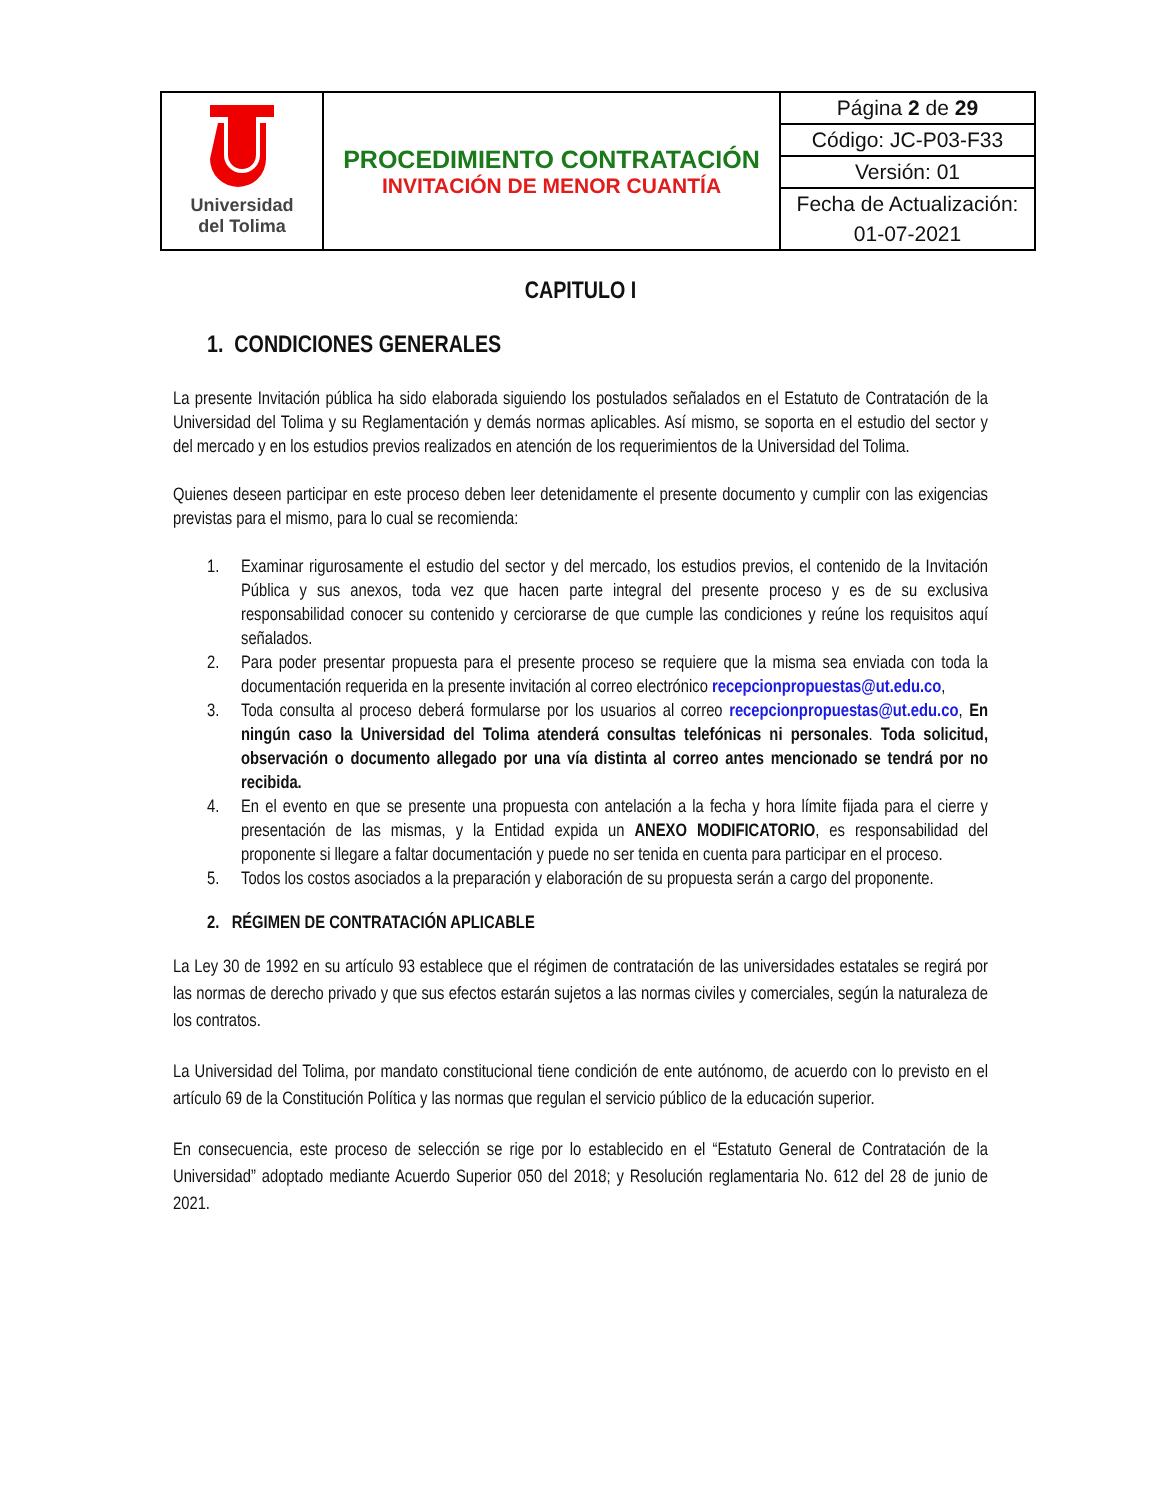| Universidad del Tolima | PROCEDIMIENTO CONTRATACIÓN INVITACIÓN DE MENOR CUANTÍA | Página 2 de 29 |
| | | Código: JC-P03-F33 |
| | | Versión: 01 |
| | | Fecha de Actualización: 01-07-2021 |
CAPITULO I
1. CONDICIONES GENERALES
La presente Invitación pública ha sido elaborada siguiendo los postulados señalados en el Estatuto de Contratación de la Universidad del Tolima y su Reglamentación y demás normas aplicables. Así mismo, se soporta en el estudio del sector y del mercado y en los estudios previos realizados en atención de los requerimientos de la Universidad del Tolima.
Quienes deseen participar en este proceso deben leer detenidamente el presente documento y cumplir con las exigencias previstas para el mismo, para lo cual se recomienda:
1. Examinar rigurosamente el estudio del sector y del mercado, los estudios previos, el contenido de la Invitación Pública y sus anexos, toda vez que hacen parte integral del presente proceso y es de su exclusiva responsabilidad conocer su contenido y cerciorarse de que cumple las condiciones y reúne los requisitos aquí señalados.
2. Para poder presentar propuesta para el presente proceso se requiere que la misma sea enviada con toda la documentación requerida en la presente invitación al correo electrónico recepcionpropuestas@ut.edu.co,
3. Toda consulta al proceso deberá formularse por los usuarios al correo recepcionpropuestas@ut.edu.co, En ningún caso la Universidad del Tolima atenderá consultas telefónicas ni personales. Toda solicitud, observación o documento allegado por una vía distinta al correo antes mencionado se tendrá por no recibida.
4. En el evento en que se presente una propuesta con antelación a la fecha y hora límite fijada para el cierre y presentación de las mismas, y la Entidad expida un ANEXO MODIFICATORIO, es responsabilidad del proponente si llegare a faltar documentación y puede no ser tenida en cuenta para participar en el proceso.
5. Todos los costos asociados a la preparación y elaboración de su propuesta serán a cargo del proponente.
2. RÉGIMEN DE CONTRATACIÓN APLICABLE
La Ley 30 de 1992 en su artículo 93 establece que el régimen de contratación de las universidades estatales se regirá por las normas de derecho privado y que sus efectos estarán sujetos a las normas civiles y comerciales, según la naturaleza de los contratos.
La Universidad del Tolima, por mandato constitucional tiene condición de ente autónomo, de acuerdo con lo previsto en el artículo 69 de la Constitución Política y las normas que regulan el servicio público de la educación superior.
En consecuencia, este proceso de selección se rige por lo establecido en el “Estatuto General de Contratación de la Universidad” adoptado mediante Acuerdo Superior 050 del 2018; y Resolución reglamentaria No. 612 del 28 de junio de 2021.